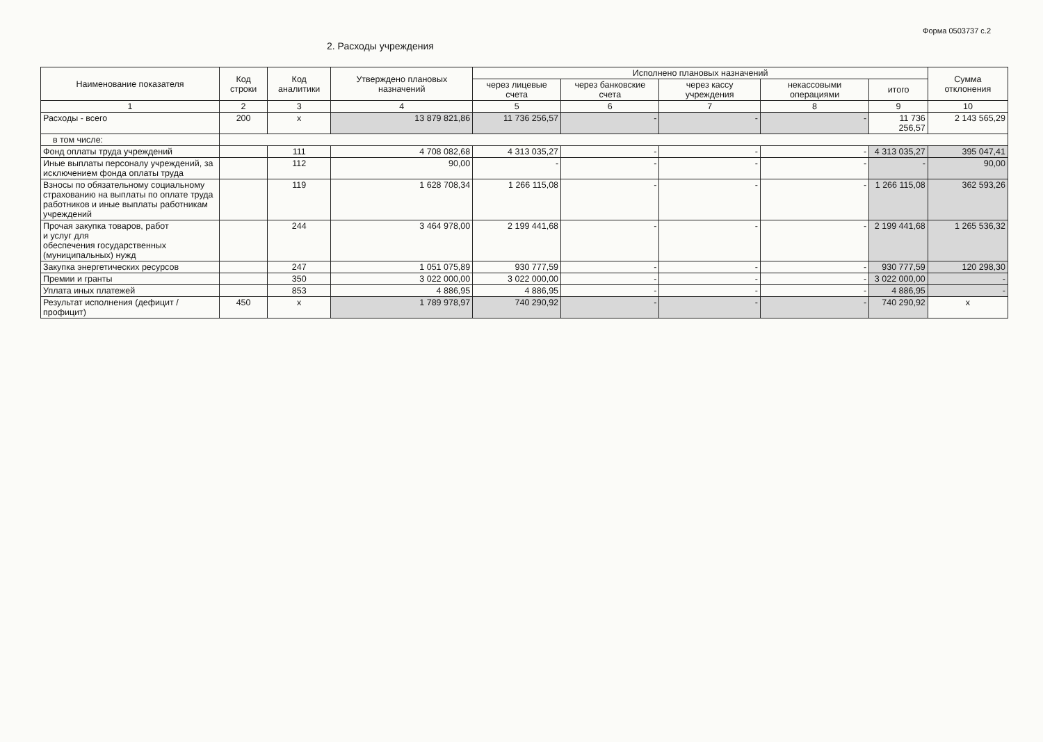Форма 0503737 с.2
2. Расходы учреждения
| Наименование показателя | Код строки | Код аналитики | Утверждено плановых назначений | Исполнено плановых назначений | | | | | Сумма отклонения |
| --- | --- | --- | --- | --- | --- | --- | --- | --- | --- |
| | | | | через лицевые счета | через банковские счета | через кассу учреждения | некассовыми операциями | итого | |
| 1 | 2 | 3 | 4 | 5 | 6 | 7 | 8 | 9 | 10 |
| Расходы - всего | 200 | x | 13 879 821,86 | 11 736 256,57 | - | - | - | 11 736 256,57 | 2 143 565,29 |
| в том числе: | | | | | | | | | |
| Фонд оплаты труда учреждений | | 111 | 4 708 082,68 | 4 313 035,27 | - | - | - | 4 313 035,27 | 395 047,41 |
| Иные выплаты персоналу учреждений, за исключением фонда оплаты труда | | 112 | 90,00 | - | - | - | - | - | 90,00 |
| Взносы по обязательному социальному страхованию на выплаты по оплате труда работников и иные выплаты работникам учреждений | | 119 | 1 628 708,34 | 1 266 115,08 | - | - | - | 1 266 115,08 | 362 593,26 |
| Прочая закупка товаров, работ и услуг для обеспечения государственных (муниципальных) нужд | | 244 | 3 464 978,00 | 2 199 441,68 | - | - | - | 2 199 441,68 | 1 265 536,32 |
| Закупка энергетических ресурсов | | 247 | 1 051 075,89 | 930 777,59 | - | - | - | 930 777,59 | 120 298,30 |
| Премии и гранты | | 350 | 3 022 000,00 | 3 022 000,00 | - | - | - | 3 022 000,00 | - |
| Уплата иных платежей | | 853 | 4 886,95 | 4 886,95 | - | - | - | 4 886,95 | - |
| Результат исполнения (дефицит / профицит) | 450 | x | 1 789 978,97 | 740 290,92 | - | - | - | 740 290,92 | x |